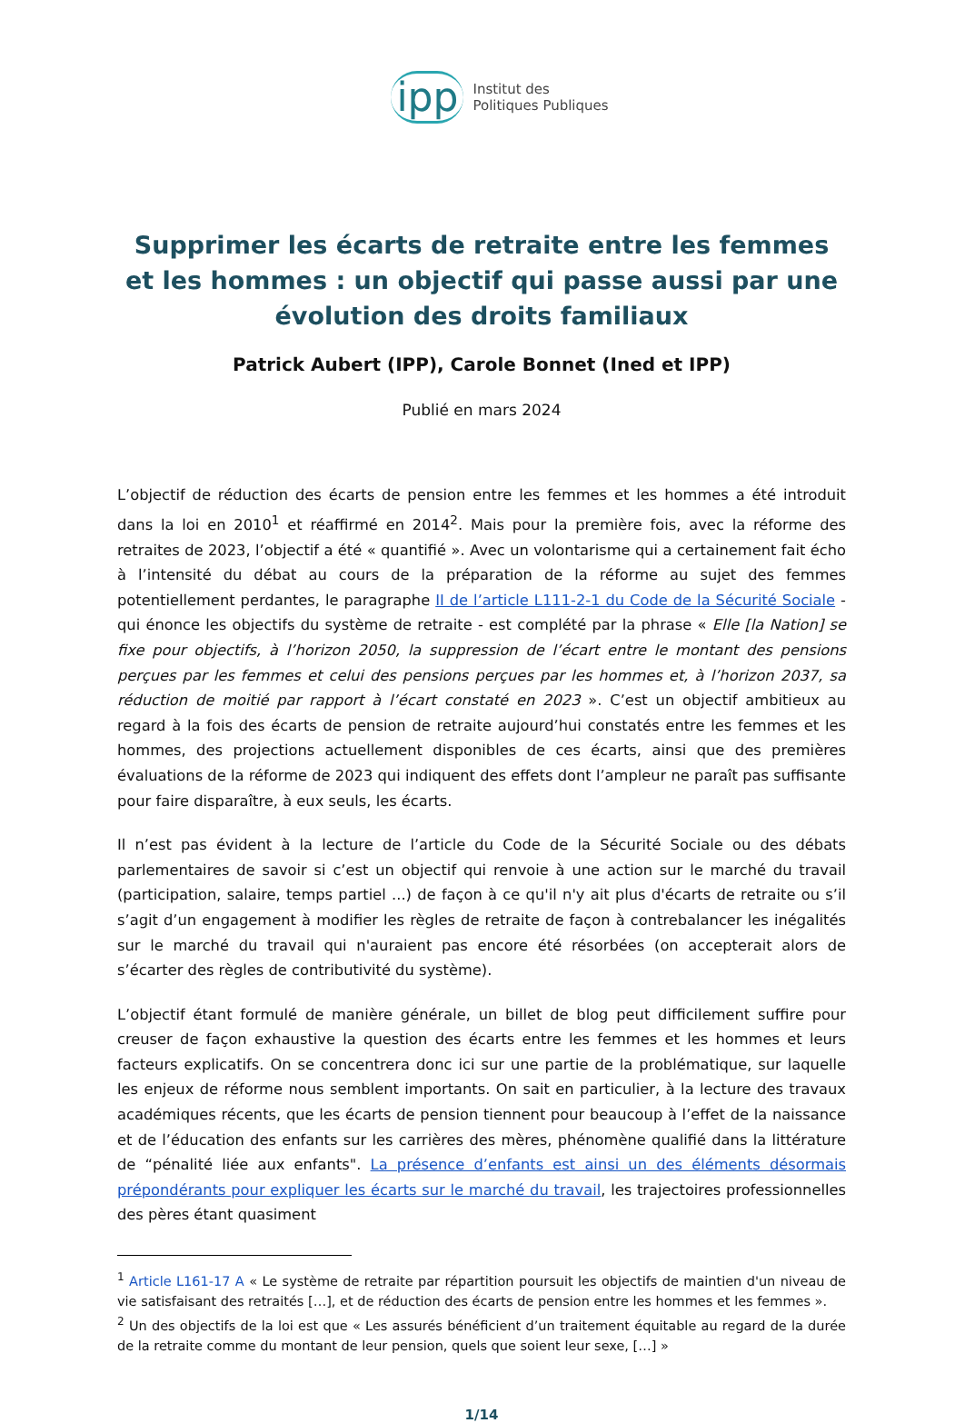ipp Institut des
Politiques Publiques
Supprimer les écarts de retraite entre les femmes et les hommes : un objectif qui passe aussi par une évolution des droits familiaux
Patrick Aubert (IPP), Carole Bonnet (Ined et IPP)
Publié en mars 2024
L’objectif de réduction des écarts de pension entre les femmes et les hommes a été introduit dans la loi en 2010<sup>1</sup> et réaffirmé en 2014<sup>2</sup>. Mais pour la première fois, avec la réforme des retraites de 2023, l’objectif a été « quantifié ». Avec un volontarisme qui a certainement fait écho à l’intensité du débat au cours de la préparation de la réforme au sujet des femmes potentiellement perdantes, le paragraphe II de l’article L111-2-1 du Code de la Sécurité Sociale - qui énonce les objectifs du système de retraite - est complété par la phrase « Elle [la Nation] se fixe pour objectifs, à l’horizon 2050, la suppression de l’écart entre le montant des pensions perçues par les femmes et celui des pensions perçues par les hommes et, à l’horizon 2037, sa réduction de moitié par rapport à l’écart constaté en 2023 ». C’est un objectif ambitieux au regard à la fois des écarts de pension de retraite aujourd’hui constatés entre les femmes et les hommes, des projections actuellement disponibles de ces écarts, ainsi que des premières évaluations de la réforme de 2023 qui indiquent des effets dont l’ampleur ne paraît pas suffisante pour faire disparaître, à eux seuls, les écarts.
Il n’est pas évident à la lecture de l’article du Code de la Sécurité Sociale ou des débats parlementaires de savoir si c’est un objectif qui renvoie à une action sur le marché du travail (participation, salaire, temps partiel ...) de façon à ce qu'il n'y ait plus d'écarts de retraite ou s’il s’agit d’un engagement à modifier les règles de retraite de façon à contrebalancer les inégalités sur le marché du travail qui n'auraient pas encore été résorbées (on accepterait alors de s’écarter des règles de contributivité du système).
L’objectif étant formulé de manière générale, un billet de blog peut difficilement suffire pour creuser de façon exhaustive la question des écarts entre les femmes et les hommes et leurs facteurs explicatifs. On se concentrera donc ici sur une partie de la problématique, sur laquelle les enjeux de réforme nous semblent importants. On sait en particulier, à la lecture des travaux académiques récents, que les écarts de pension tiennent pour beaucoup à l’effet de la naissance et de l’éducation des enfants sur les carrières des mères, phénomène qualifié dans la littérature de “pénalité liée aux enfants". La présence d’enfants est ainsi un des éléments désormais prépondérants pour expliquer les écarts sur le marché du travail, les trajectoires professionnelles des pères étant quasiment
<sup>1</sup> Article L161-17 A « Le système de retraite par répartition poursuit les objectifs de maintien d'un niveau de vie satisfaisant des retraités […], et de réduction des écarts de pension entre les hommes et les femmes ».
<sup>2</sup> Un des objectifs de la loi est que « Les assurés bénéficient d’un traitement équitable au regard de la durée de la retraite comme du montant de leur pension, quels que soient leur sexe, […] »
1/14